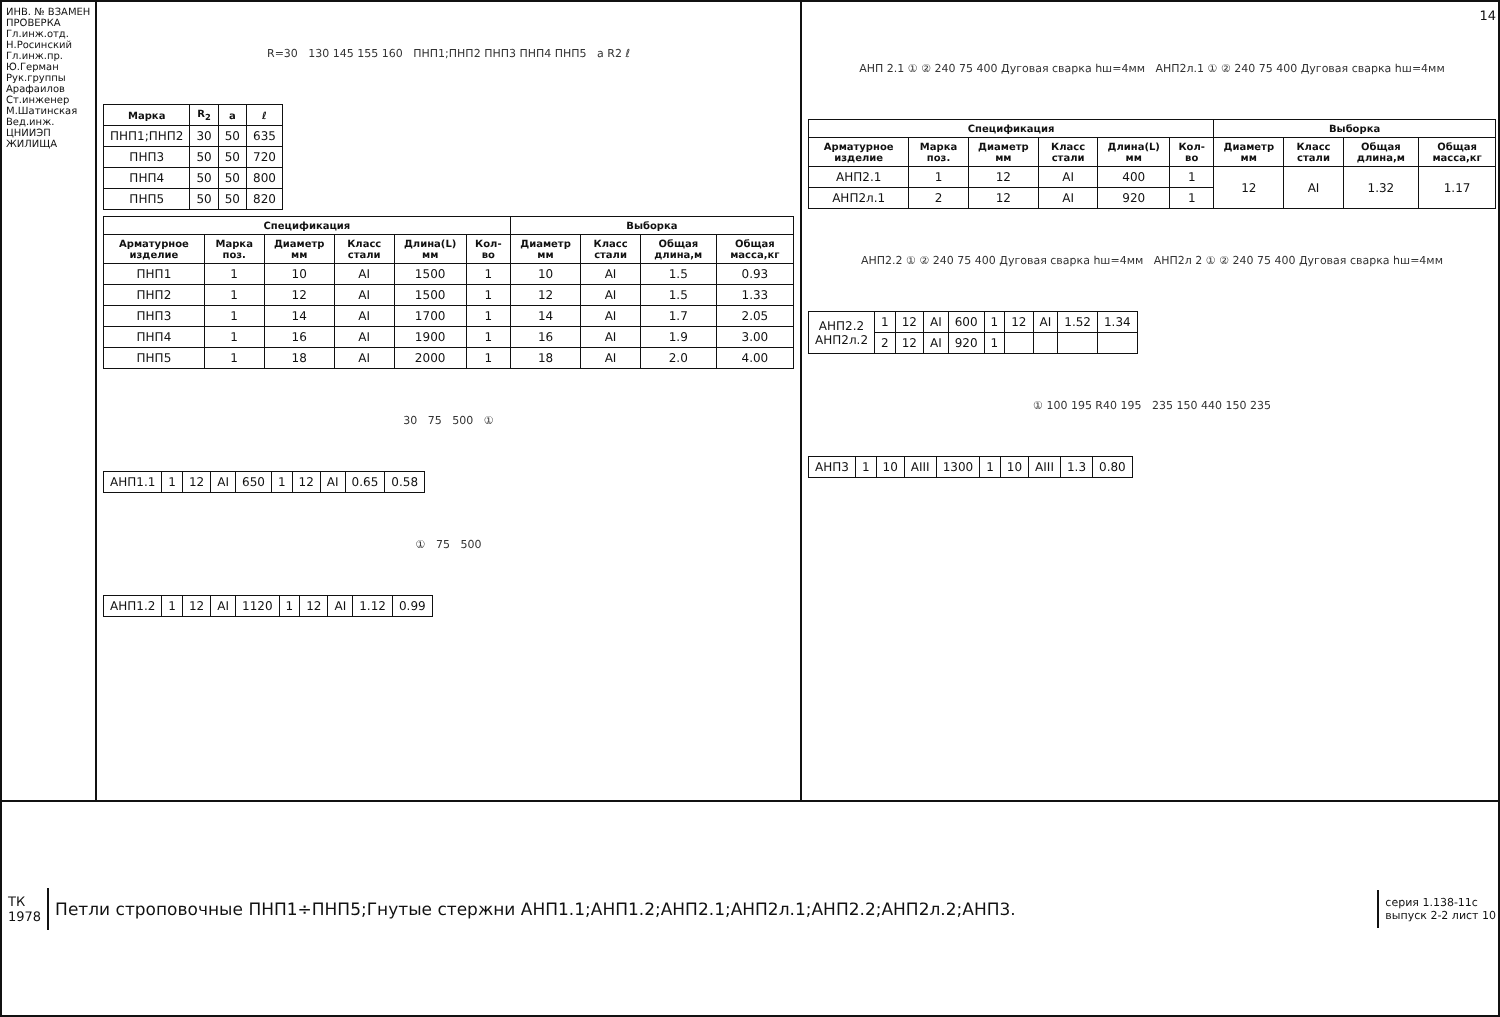ИНВ. № ВЗАМЕН
ПРОВЕРКА
Гл.инж.отд. Н.Росинский
Гл.инж.пр. Ю.Герман
Рук.группы Арафаилов
Ст.инженер М.Шатинская
Вед.инж.
ЦНИИЭП ЖИЛИЩА
R=30 130 145 155 160 ПНП1;ПНП2 ПНП3 ПНП4 ПНП5 a R2 ℓ
| Марка | R<sub>2</sub> | a | ℓ |
| --- | --- | --- | --- |
| ПНП1;ПНП2 | 30 | 50 | 635 |
| ПНП3 | 50 | 50 | 720 |
| ПНП4 | 50 | 50 | 800 |
| ПНП5 | 50 | 50 | 820 |
| Спецификация | | | | | | Выборка | | | |
| --- | --- | --- | --- | --- | --- | --- | --- | --- | --- |
| Арматурное изделие | Марка поз. | Диаметр мм | Класс стали | Длина(L) мм | Кол-во | Диаметр мм | Класс стали | Общая длина,м | Общая масса,кг |
| ПНП1 | 1 | 10 | AI | 1500 | 1 | 10 | AI | 1.5 | 0.93 |
| ПНП2 | 1 | 12 | AI | 1500 | 1 | 12 | AI | 1.5 | 1.33 |
| ПНП3 | 1 | 14 | AI | 1700 | 1 | 14 | AI | 1.7 | 2.05 |
| ПНП4 | 1 | 16 | AI | 1900 | 1 | 16 | AI | 1.9 | 3.00 |
| ПНП5 | 1 | 18 | AI | 2000 | 1 | 18 | AI | 2.0 | 4.00 |
30 75 500 ①
| АНП1.1 | 1 | 12 | AI | 650 | 1 | 12 | AI | 0.65 | 0.58 |
① 75 500
| АНП1.2 | 1 | 12 | AI | 1120 | 1 | 12 | AI | 1.12 | 0.99 |
14
АНП 2.1 ① ② 240 75 400 Дуговая сварка hш=4мм АНП2л.1 ① ② 240 75 400 Дуговая сварка hш=4мм
| Спецификация | | | | | | Выборка | | | |
| --- | --- | --- | --- | --- | --- | --- | --- | --- | --- |
| Арматурное изделие | Марка поз. | Диаметр мм | Класс стали | Длина(L) мм | Кол-во | Диаметр мм | Класс стали | Общая длина,м | Общая масса,кг |
| АНП2.1 | 1 | 12 | AI | 400 | 1 | 12 | AI | 1.32 | 1.17 |
| АНП2л.1 | 2 | 12 | AI | 920 | 1 | | | | |
АНП2.2 ① ② 240 75 400 Дуговая сварка hш=4мм АНП2л 2 ① ② 240 75 400 Дуговая сварка hш=4мм
| АНП2.2 АНП2л.2 | 1 | 12 | AI | 600 | 1 | 12 | AI | 1.52 | 1.34 |
| | 2 | 12 | AI | 920 | 1 | | | | |
① 100 195 R40 195 235 150 440 150 235
| АНП3 | 1 | 10 | AIII | 1300 | 1 | 10 | AIII | 1.3 | 0.80 |
ТК
1978
Петли строповочные ПНП1÷ПНП5;Гнутые стержни АНП1.1;АНП1.2;АНП2.1;АНП2л.1;АНП2.2;АНП2л.2;АНП3.
серия 1.138-11с
выпуск 2-2 лист 10